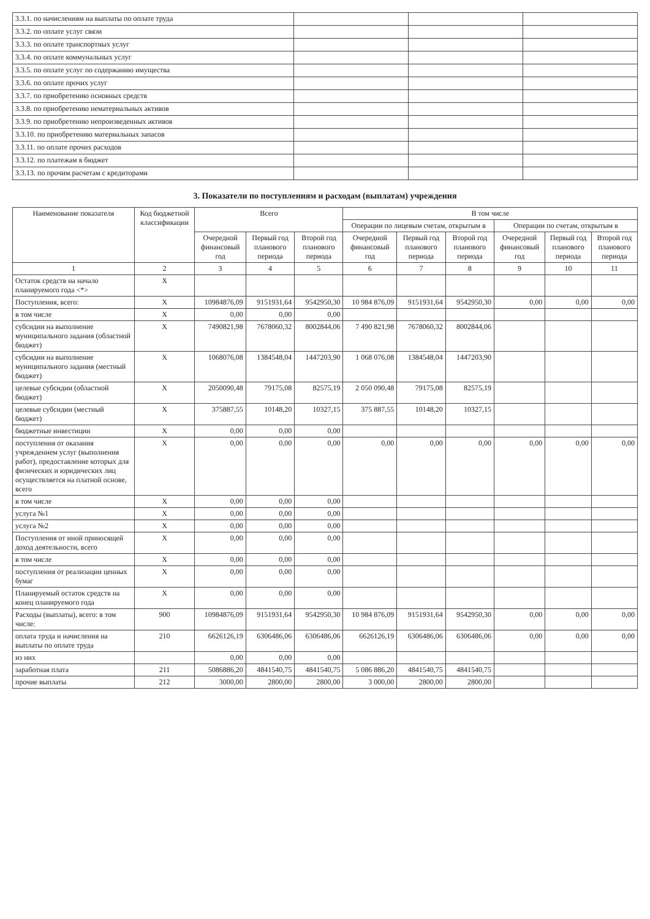| 3.3.1. по начислениям на выплаты по оплате труда | | | |
| 3.3.2. по оплате услуг связи | | | |
| 3.3.3. по оплате транспортных услуг | | | |
| 3.3.4. по оплате коммунальных услуг | | | |
| 3.3.5. по оплате услуг по содержанию имущества | | | |
| 3.3.6. по оплате прочих услуг | | | |
| 3.3.7. по приобретению основных средств | | | |
| 3.3.8. по приобретению нематериальных активов | | | |
| 3.3.9. по приобретению непроизведенных активов | | | |
| 3.3.10. по приобретению материальных запасов | | | |
| 3.3.11. по оплате прочих расходов | | | |
| 3.3.12. по платежам в бюджет | | | |
| 3.3.13. по прочим расчетам с кредиторами | | | |
3. Показатели по поступлениям и расходам (выплатам) учреждения
| Наименование показателя | Код бюджетной классификации | Всего | | | В том числе | | | | | |
| --- | --- | --- | --- | --- | --- | --- | --- | --- | --- | --- |
| | | | | | Операции по лицевым счетам, открытым в | | | Операции по счетам, открытым в | | |
| | | Очередной финансовый год | Первый год планового периода | Второй год планового периода | Очередной финансовый год | Первый год планового периода | Второй год планового периода | Очередной финансовый год | Первый год планового периода | Второй год планового периода |
| 1 | 2 | 3 | 4 | 5 | 6 | 7 | 8 | 9 | 10 | 11 |
| Остаток средств на начало планируемого года <*> | X | | | | | | | | | |
| Поступления, всего: | X | 10984876,09 | 9151931,64 | 9542950,30 | 10 984 876,09 | 9151931,64 | 9542950,30 | 0,00 | 0,00 | 0,00 |
| в том числе | X | 0,00 | 0,00 | 0,00 | | | | | | |
| субсидии на выполнение муниципального задания (областной бюджет) | X | 7490821,98 | 7678060,32 | 8002844,06 | 7 490 821,98 | 7678060,32 | 8002844,06 | | | |
| субсидии на выполнение муниципального задания (местный бюджет) | X | 1068076,08 | 1384548,04 | 1447203,90 | 1 068 076,08 | 1384548,04 | 1447203,90 | | | |
| целевые субсидии (областной бюджет) | X | 2050090,48 | 79175,08 | 82575,19 | 2 050 090,48 | 79175,08 | 82575,19 | | | |
| целевые субсидии (местный бюджет) | X | 375887,55 | 10148,20 | 10327,15 | 375 887,55 | 10148,20 | 10327,15 | | | |
| бюджетные инвестиции | X | 0,00 | 0,00 | 0,00 | | | | | | |
| поступления от оказания учреждением услуг (выполнения работ), предоставление которых для физических и юридических лиц осуществляется на платной основе, всего | X | 0,00 | 0,00 | 0,00 | 0,00 | 0,00 | 0,00 | 0,00 | 0,00 | 0,00 |
| в том числе | X | 0,00 | 0,00 | 0,00 | | | | | | |
| услуга №1 | X | 0,00 | 0,00 | 0,00 | | | | | | |
| услуга №2 | X | 0,00 | 0,00 | 0,00 | | | | | | |
| Поступления от иной приносящей доход деятельности, всего | X | 0,00 | 0,00 | 0,00 | | | | | | |
| в том числе | X | 0,00 | 0,00 | 0,00 | | | | | | |
| поступления от реализации ценных бумаг | X | 0,00 | 0,00 | 0,00 | | | | | | |
| Планируемый остаток средств на конец планируемого года | X | 0,00 | 0,00 | 0,00 | | | | | | |
| Расходы (выплаты), всего: в том числе: | 900 | 10984876,09 | 9151931,64 | 9542950,30 | 10 984 876,09 | 9151931,64 | 9542950,30 | 0,00 | 0,00 | 0,00 |
| оплата труда и начисления на выплаты по оплате труда | 210 | 6626126,19 | 6306486,06 | 6306486,06 | 6626126,19 | 6306486,06 | 6306486,06 | 0,00 | 0,00 | 0,00 |
| из них | | 0,00 | 0,00 | 0,00 | | | | | | |
| заработная плата | 211 | 5086886,20 | 4841540,75 | 4841540,75 | 5 086 886,20 | 4841540,75 | 4841540,75 | | | |
| прочие выплаты | 212 | 3000,00 | 2800,00 | 2800,00 | 3 000,00 | 2800,00 | 2800,00 | | | |